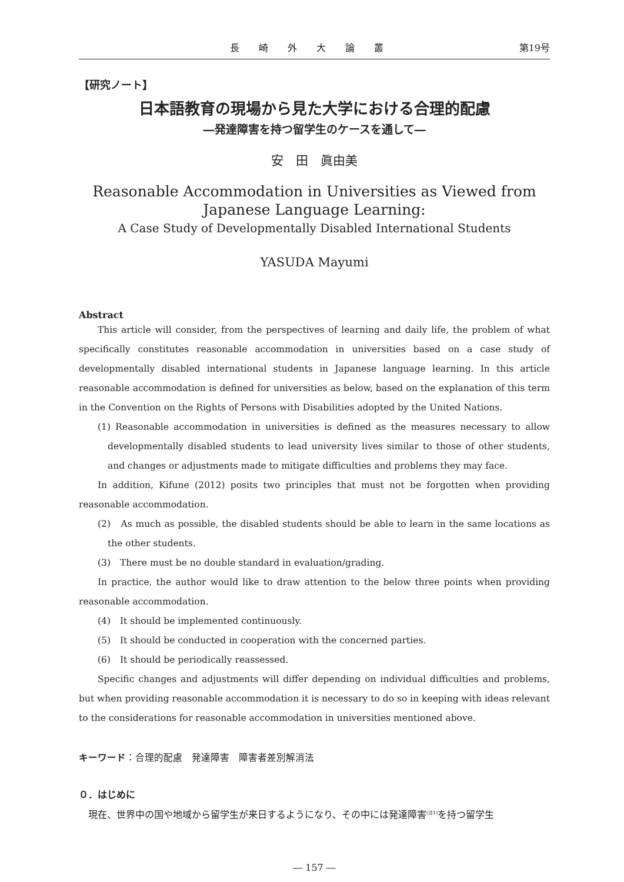長 崎 外 大 論 叢 第19号
【研究ノート】
日本語教育の現場から見た大学における合理的配慮
―発達障害を持つ留学生のケースを通して―
安　田　眞由美
Reasonable Accommodation in Universities as Viewed from Japanese Language Learning:
A Case Study of Developmentally Disabled International Students
YASUDA Mayumi
Abstract
This article will consider, from the perspectives of learning and daily life, the problem of what specifically constitutes reasonable accommodation in universities based on a case study of developmentally disabled international students in Japanese language learning. In this article reasonable accommodation is defined for universities as below, based on the explanation of this term in the Convention on the Rights of Persons with Disabilities adopted by the United Nations.
(1) Reasonable accommodation in universities is defined as the measures necessary to allow developmentally disabled students to lead university lives similar to those of other students, and changes or adjustments made to mitigate difficulties and problems they may face.
In addition, Kifune (2012) posits two principles that must not be forgotten when providing reasonable accommodation.
(2)　As much as possible, the disabled students should be able to learn in the same locations as the other students.
(3)　There must be no double standard in evaluation/grading.
In practice, the author would like to draw attention to the below three points when providing reasonable accommodation.
(4)　It should be implemented continuously.
(5)　It should be conducted in cooperation with the concerned parties.
(6)　It should be periodically reassessed.
Specific changes and adjustments will differ depending on individual difficulties and problems, but when providing reasonable accommodation it is necessary to do so in keeping with ideas relevant to the considerations for reasonable accommodation in universities mentioned above.
キーワード：合理的配慮　発達障害　障害者差別解消法
０．はじめに
現在、世界中の国や地域から留学生が来日するようになり、その中には発達障害<sup>(注1)</sup>を持つ留学生
― 157 ―